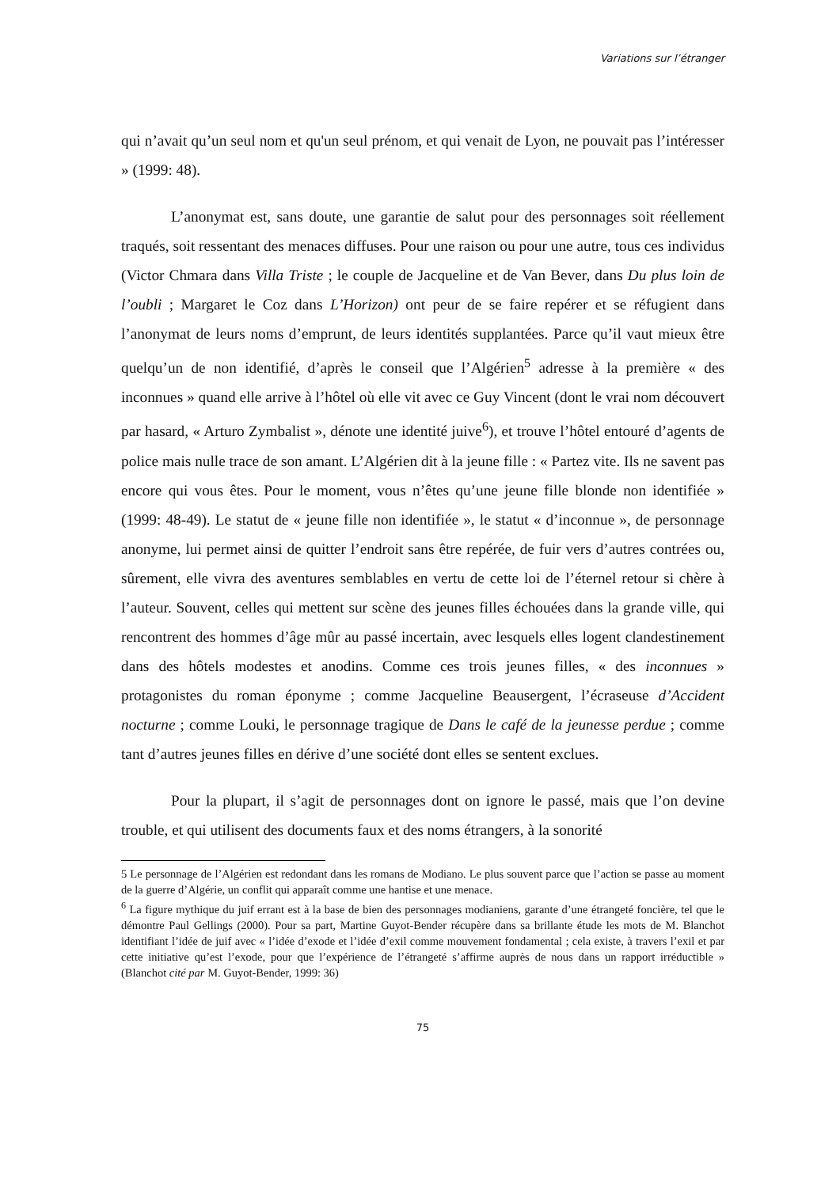Variations sur l’étranger
qui n’avait qu’un seul nom et qu'un seul prénom, et qui venait de Lyon, ne pouvait pas l’intéresser » (1999: 48).
L’anonymat est, sans doute, une garantie de salut pour des personnages soit réellement traqués, soit ressentant des menaces diffuses. Pour une raison ou pour une autre, tous ces individus (Victor Chmara dans Villa Triste ; le couple de Jacqueline et de Van Bever, dans Du plus loin de l’oubli ; Margaret le Coz dans L’Horizon) ont peur de se faire repérer et se réfugient dans l’anonymat de leurs noms d’emprunt, de leurs identités supplantées. Parce qu’il vaut mieux être quelqu’un de non identifié, d’après le conseil que l’Algérien<sup>5</sup> adresse à la première « des inconnues » quand elle arrive à l’hôtel où elle vit avec ce Guy Vincent (dont le vrai nom découvert par hasard, « Arturo Zymbalist », dénote une identité juive<sup>6</sup>), et trouve l’hôtel entouré d’agents de police mais nulle trace de son amant. L’Algérien dit à la jeune fille : « Partez vite. Ils ne savent pas encore qui vous êtes. Pour le moment, vous n’êtes qu’une jeune fille blonde non identifiée » (1999: 48-49). Le statut de « jeune fille non identifiée », le statut « d’inconnue », de personnage anonyme, lui permet ainsi de quitter l’endroit sans être repérée, de fuir vers d’autres contrées ou, sûrement, elle vivra des aventures semblables en vertu de cette loi de l’éternel retour si chère à l’auteur. Souvent, celles qui mettent sur scène des jeunes filles échouées dans la grande ville, qui rencontrent des hommes d’âge mûr au passé incertain, avec lesquels elles logent clandestinement dans des hôtels modestes et anodins. Comme ces trois jeunes filles, « des inconnues » protagonistes du roman éponyme ; comme Jacqueline Beausergent, l’écraseuse d’Accident nocturne ; comme Louki, le personnage tragique de Dans le café de la jeunesse perdue ; comme tant d’autres jeunes filles en dérive d’une société dont elles se sentent exclues.
Pour la plupart, il s’agit de personnages dont on ignore le passé, mais que l’on devine trouble, et qui utilisent des documents faux et des noms étrangers, à la sonorité
5 Le personnage de l’Algérien est redondant dans les romans de Modiano. Le plus souvent parce que l’action se passe au moment de la guerre d’Algérie, un conflit qui apparaît comme une hantise et une menace.
<sup>6</sup> La figure mythique du juif errant est à la base de bien des personnages modianiens, garante d’une étrangeté foncière, tel que le démontre Paul Gellings (2000). Pour sa part, Martine Guyot-Bender récupère dans sa brillante étude les mots de M. Blanchot identifiant l’idée de juif avec « l’idée d’exode et l’idée d’exil comme mouvement fondamental ; cela existe, à travers l’exil et par cette initiative qu’est l’exode, pour que l’expérience de l’étrangeté s’affirme auprès de nous dans un rapport irréductible » (Blanchot cité par M. Guyot-Bender, 1999: 36)
75